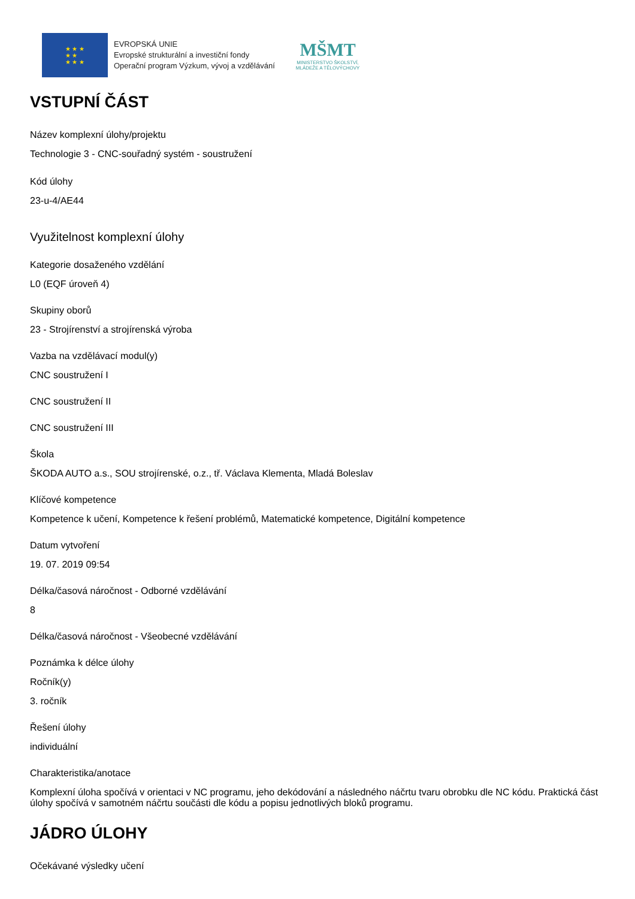★ ★ ★
★ ★
★ ★ ★
EVROPSKÁ UNIE
Evropské strukturální a investiční fondy
Operační program Výzkum, vývoj a vzdělávání
MŠMT
MINISTERSTVO ŠKOLSTVÍ,
MLÁDEŽE A TĚLOVÝCHOVY
VSTUPNÍ ČÁST
Název komplexní úlohy/projektu
Technologie 3 - CNC-souřadný systém - soustružení
Kód úlohy
23-u-4/AE44
Využitelnost komplexní úlohy
Kategorie dosaženého vzdělání
L0 (EQF úroveň 4)
Skupiny oborů
23 - Strojírenství a strojírenská výroba
Vazba na vzdělávací modul(y)
CNC soustružení I
CNC soustružení II
CNC soustružení III
Škola
ŠKODA AUTO a.s., SOU strojírenské, o.z., tř. Václava Klementa, Mladá Boleslav
Klíčové kompetence
Kompetence k učení, Kompetence k řešení problémů, Matematické kompetence, Digitální kompetence
Datum vytvoření
19. 07. 2019 09:54
Délka/časová náročnost - Odborné vzdělávání
8
Délka/časová náročnost - Všeobecné vzdělávání
Poznámka k délce úlohy
Ročník(y)
3. ročník
Řešení úlohy
individuální
Charakteristika/anotace
Komplexní úloha spočívá v orientaci v NC programu, jeho dekódování a následného náčrtu tvaru obrobku dle NC kódu. Praktická část úlohy spočívá v samotném náčrtu součásti dle kódu a popisu jednotlivých bloků programu.
JÁDRO ÚLOHY
Očekávané výsledky učení